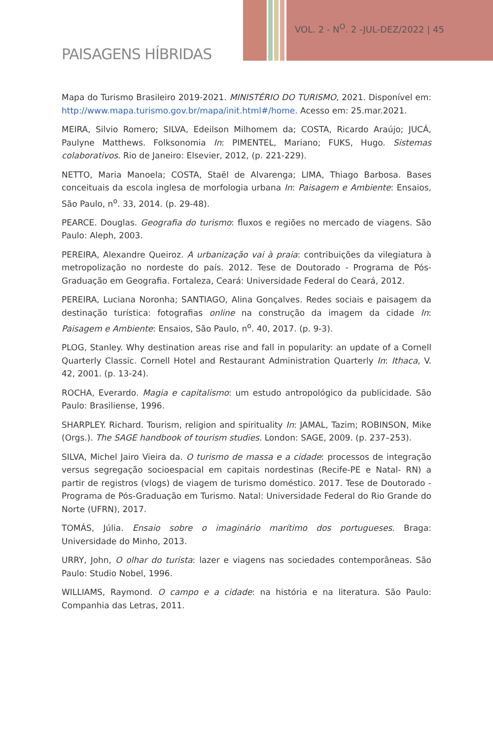VOL. 2 - N<sup>O</sup>. 2 -JUL-DEZ/2022 | 45
PAISAGENS HÍBRIDAS
Mapa do Turismo Brasileiro 2019-2021. MINISTÉRIO DO TURISMO, 2021. Disponível em: http://www.mapa.turismo.gov.br/mapa/init.html#/home. Acesso em: 25.mar.2021.
MEIRA, Silvio Romero; SILVA, Edeilson Milhomem da; COSTA, Ricardo Araújo; JUCÁ, Paulyne Matthews. Folksonomia In: PIMENTEL, Mariano; FUKS, Hugo. Sistemas colaborativos. Rio de Janeiro: Elsevier, 2012, (p. 221-229).
NETTO, Maria Manoela; COSTA, Staël de Alvarenga; LIMA, Thiago Barbosa. Bases conceituais da escola inglesa de morfologia urbana In: Paisagem e Ambiente: Ensaios, São Paulo, n<sup>o</sup>. 33, 2014. (p. 29-48).
PEARCE. Douglas. Geografia do turismo: fluxos e regiões no mercado de viagens. São Paulo: Aleph, 2003.
PEREIRA, Alexandre Queiroz. A urbanização vai à praia: contribuições da vilegiatura à metropolização no nordeste do país. 2012. Tese de Doutorado - Programa de Pós-Graduação em Geografia. Fortaleza, Ceará: Universidade Federal do Ceará, 2012.
PEREIRA, Luciana Noronha; SANTIAGO, Alina Gonçalves. Redes sociais e paisagem da destinação turística: fotografias online na construção da imagem da cidade In: Paisagem e Ambiente: Ensaios, São Paulo, n<sup>o</sup>. 40, 2017. (p. 9-3).
PLOG, Stanley. Why destination areas rise and fall in popularity: an update of a Cornell Quarterly Classic. Cornell Hotel and Restaurant Administration Quarterly In: Ithaca, V. 42, 2001. (p. 13-24).
ROCHA, Everardo. Magia e capitalismo: um estudo antropológico da publicidade. São Paulo: Brasiliense, 1996.
SHARPLEY. Richard. Tourism, religion and spirituality In: JAMAL, Tazim; ROBINSON, Mike (Orgs.). The SAGE handbook of tourism studies. London: SAGE, 2009. (p. 237–253).
SILVA, Michel Jairo Vieira da. O turismo de massa e a cidade: processos de integração versus segregação socioespacial em capitais nordestinas (Recife-PE e Natal- RN) a partir de registros (vlogs) de viagem de turismo doméstico. 2017. Tese de Doutorado - Programa de Pós-Graduação em Turismo. Natal: Universidade Federal do Rio Grande do Norte (UFRN), 2017.
TOMÁS, Júlia. Ensaio sobre o imaginário marítimo dos portugueses. Braga: Universidade do Minho, 2013.
URRY, John, O olhar do turista: lazer e viagens nas sociedades contemporâneas. São Paulo: Studio Nobel, 1996.
WILLIAMS, Raymond. O campo e a cidade: na história e na literatura. São Paulo: Companhia das Letras, 2011.